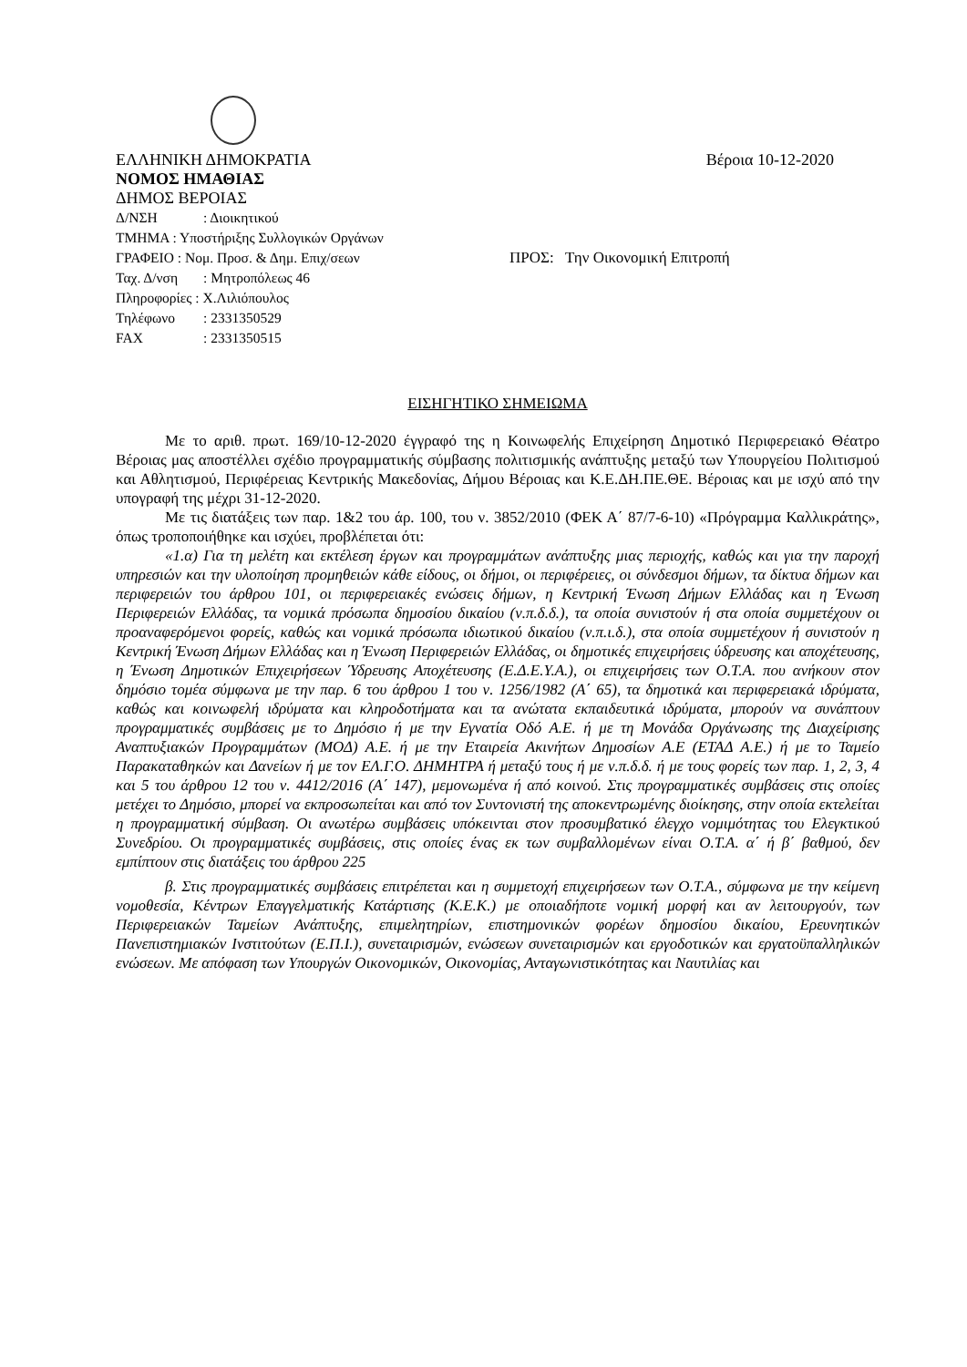ΕΛΛΗΝΙΚΗ ΔΗΜΟΚΡΑΤΙΑ
ΝΟΜΟΣ ΗΜΑΘΙΑΣ
ΔΗΜΟΣ ΒΕΡΟΙΑΣ
Βέροια 10-12-2020
Δ/ΝΣΗ: Διοικητικού
ΤΜΗΜΑ : Υποστήριξης Συλλογικών Οργάνων
ΓΡΑΦΕΙΟ : Νομ. Προσ. & Δημ. Επιχ/σεων ΠΡΟΣ: Την Οικονομική Επιτροπή
Ταχ. Δ/νση: Μητροπόλεως 46
Πληροφορίες : Χ.Λιλιόπουλος
Τηλέφωνο: 2331350529
FAX: 2331350515
ΕΙΣΗΓΗΤΙΚΟ ΣΗΜΕΙΩΜΑ
Με το αριθ. πρωτ. 169/10-12-2020 έγγραφό της η Κοινωφελής Επιχείρηση Δημοτικό Περιφερειακό Θέατρο Βέροιας μας αποστέλλει σχέδιο προγραμματικής σύμβασης πολιτισμικής ανάπτυξης μεταξύ των Υπουργείου Πολιτισμού και Αθλητισμού, Περιφέρειας Κεντρικής Μακεδονίας, Δήμου Βέροιας και Κ.Ε.ΔΗ.ΠΕ.ΘΕ. Βέροιας και με ισχύ από την υπογραφή της μέχρι 31-12-2020.
Με τις διατάξεις των παρ. 1&2 του άρ. 100, του ν. 3852/2010 (ΦΕΚ Α΄ 87/7-6-10) «Πρόγραμμα Καλλικράτης», όπως τροποποιήθηκε και ισχύει, προβλέπεται ότι:
«1.α) Για τη μελέτη και εκτέλεση έργων και προγραμμάτων ανάπτυξης μιας περιοχής, καθώς και για την παροχή υπηρεσιών και την υλοποίηση προμηθειών κάθε είδους, οι δήμοι, οι περιφέρειες, οι σύνδεσμοι δήμων, τα δίκτυα δήμων και περιφερειών του άρθρου 101, οι περιφερειακές ενώσεις δήμων, η Κεντρική Ένωση Δήμων Ελλάδας και η Ένωση Περιφερειών Ελλάδας, τα νομικά πρόσωπα δημοσίου δικαίου (ν.π.δ.δ.), τα οποία συνιστούν ή στα οποία συμμετέχουν οι προαναφερόμενοι φορείς, καθώς και νομικά πρόσωπα ιδιωτικού δικαίου (ν.π.ι.δ.), στα οποία συμμετέχουν ή συνιστούν η Κεντρική Ένωση Δήμων Ελλάδας και η Ένωση Περιφερειών Ελλάδας, οι δημοτικές επιχειρήσεις ύδρευσης και αποχέτευσης, η Ένωση Δημοτικών Επιχειρήσεων Ύδρευσης Αποχέτευσης (Ε.Δ.Ε.Υ.Α.), οι επιχειρήσεις των Ο.Τ.Α. που ανήκουν στον δημόσιο τομέα σύμφωνα με την παρ. 6 του άρθρου 1 του ν. 1256/1982 (Α΄ 65), τα δημοτικά και περιφερειακά ιδρύματα, καθώς και κοινωφελή ιδρύματα και κληροδοτήματα και τα ανώτατα εκπαιδευτικά ιδρύματα, μπορούν να συνάπτουν προγραμματικές συμβάσεις με το Δημόσιο ή με την Εγνατία Οδό Α.Ε. ή με τη Μονάδα Οργάνωσης της Διαχείρισης Αναπτυξιακών Προγραμμάτων (ΜΟΔ) Α.Ε. ή με την Εταιρεία Ακινήτων Δημοσίων Α.Ε (ΕΤΑΔ Α.Ε.) ή με το Ταμείο Παρακαταθηκών και Δανείων ή με τον ΕΛ.Γ.Ο. ΔΗΜΗΤΡΑ ή μεταξύ τους ή με ν.π.δ.δ. ή με τους φορείς των παρ. 1, 2, 3, 4 και 5 του άρθρου 12 του ν. 4412/2016 (Α΄ 147), μεμονωμένα ή από κοινού. Στις προγραμματικές συμβάσεις στις οποίες μετέχει το Δημόσιο, μπορεί να εκπροσωπείται και από τον Συντονιστή της αποκεντρωμένης διοίκησης, στην οποία εκτελείται η προγραμματική σύμβαση. Οι ανωτέρω συμβάσεις υπόκεινται στον προσυμβατικό έλεγχο νομιμότητας του Ελεγκτικού Συνεδρίου. Οι προγραμματικές συμβάσεις, στις οποίες ένας εκ των συμβαλλομένων είναι Ο.Τ.Α. α΄ ή β΄ βαθμού, δεν εμπίπτουν στις διατάξεις του άρθρου 225
β. Στις προγραμματικές συμβάσεις επιτρέπεται και η συμμετοχή επιχειρήσεων των Ο.Τ.Α., σύμφωνα με την κείμενη νομοθεσία, Κέντρων Επαγγελματικής Κατάρτισης (Κ.Ε.Κ.) με οποιαδήποτε νομική μορφή και αν λειτουργούν, των Περιφερειακών Ταμείων Ανάπτυξης, επιμελητηρίων, επιστημονικών φορέων δημοσίου δικαίου, Ερευνητικών Πανεπιστημιακών Ινστιτούτων (Ε.Π.Ι.), συνεταιρισμών, ενώσεων συνεταιρισμών και εργοδοτικών και εργατοϋπαλληλικών ενώσεων. Με απόφαση των Υπουργών Οικονομικών, Οικονομίας, Ανταγωνιστικότητας και Ναυτιλίας και